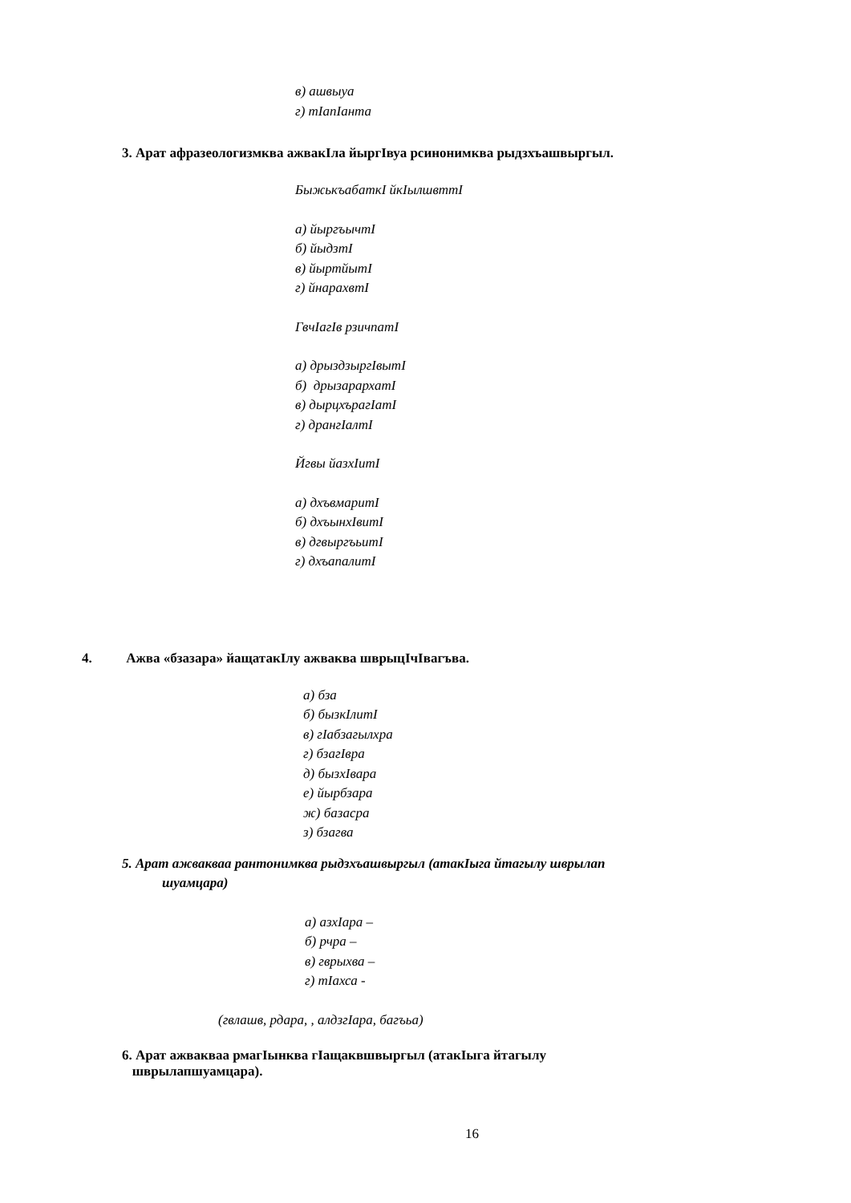в) ашвыуа
г) тIапIанта
3. Арат афразеологизмква ажвакIла йыргIвуа рсинонимква рыдзхъашвыргыл.
БыжькъабаткI йкIылшвттI
а) йыргъычтI
б) йыдзтI
в) йыртйытI
г) йнарахвтI
ГвчIагIв рзичпатI
а) дрыздзыргIвытI
б) дрызарархатI
в) дырцхърагIатI
г) дрангIалтI
Йгвы йазхIитI
а) дхъвмаритI
б) дхъынхIвитI
в) дгвыргъьитI
г) дхъапалитI
4. Ажва «бзазара» йащатакIлу ажваква шврыцIчIвагъва.
а) бза
б) бызкIлитI
в) гIабзагылхра
г) бзагIвра
д) бызхIвара
е) йырбзара
ж) базасра
з) бзагва
5. Арат ажвакваа рантонимква рыдзхъашвыргыл (атакIыга йтагылу шврылап
шуамцара)
а) азхIара –
б) рчра –
в) гврыхва –
г) тIахса -
(гвлашв, рдара, , алдзгIара, багъьа)
6. Арат ажвакваа рмагIынква гIащаквшвыргыл (атакIыга йтагылу
шврылапшуамцара).
16